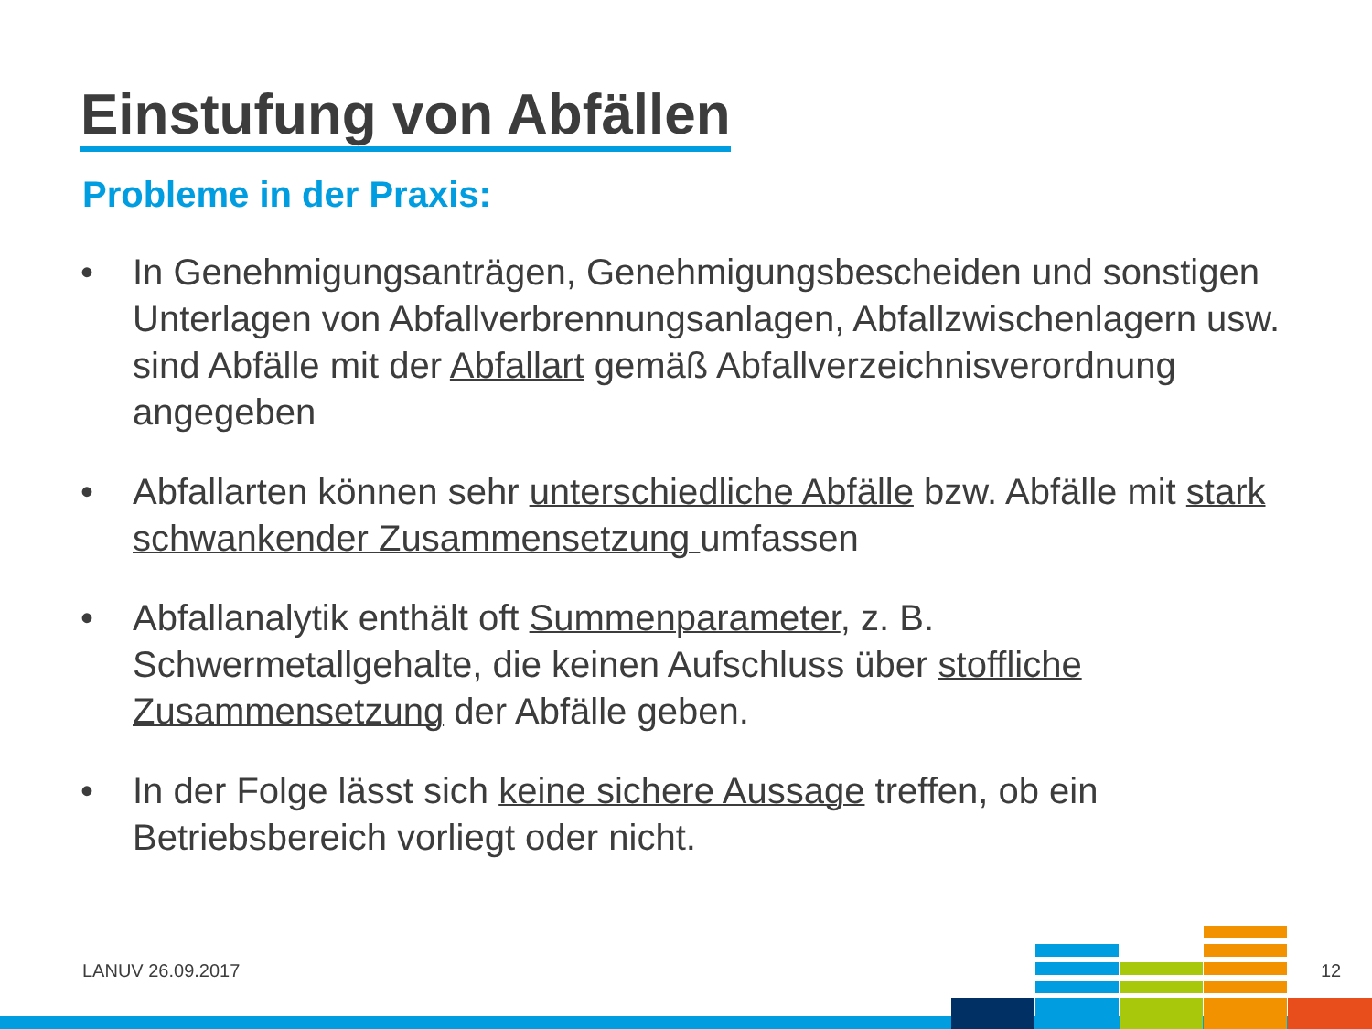Einstufung von Abfällen
Probleme in der Praxis:
• In Genehmigungsanträgen, Genehmigungsbescheiden und sonstigen Unterlagen von Abfallverbrennungsanlagen, Abfallzwischenlagern usw. sind Abfälle mit der Abfallart gemäß Abfallverzeichnisverordnung angegeben
• Abfallarten können sehr unterschiedliche Abfälle bzw. Abfälle mit stark schwankender Zusammensetzung umfassen
• Abfallanalytik enthält oft Summenparameter, z. B. Schwermetallgehalte, die keinen Aufschluss über stoffliche Zusammensetzung der Abfälle geben.
• In der Folge lässt sich keine sichere Aussage treffen, ob ein Betriebsbereich vorliegt oder nicht.
LANUV 26.09.2017 12